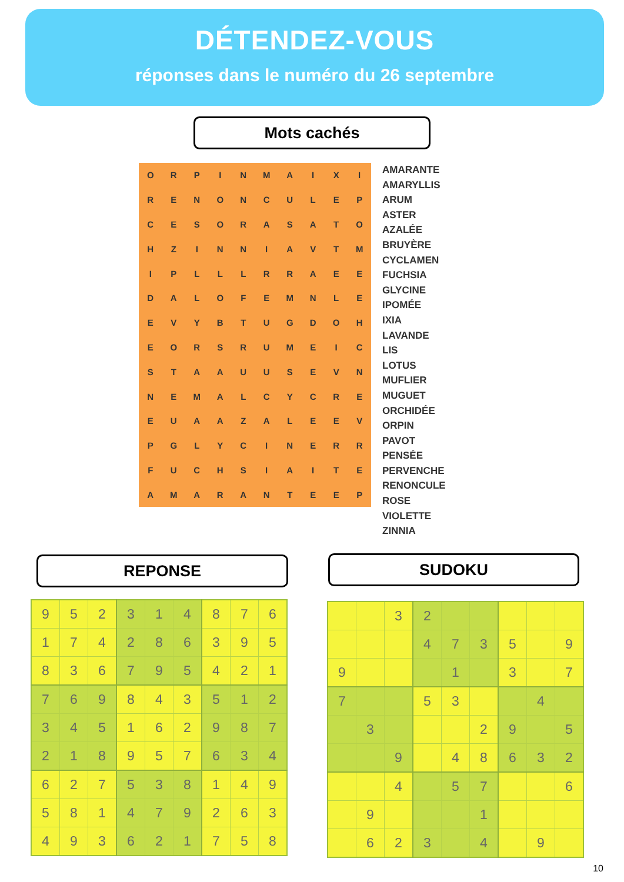DÉTENDEZ-VOUS
réponses dans le numéro du 26 septembre
Mots cachés
| O | R | P | I | N | M | A | I | X | I |
| R | E | N | O | N | C | U | L | E | P |
| C | E | S | O | R | A | S | A | T | O |
| H | Z | I | N | N | I | A | V | T | M |
| I | P | L | L | L | R | R | A | E | E |
| D | A | L | O | F | E | M | N | L | E |
| E | V | Y | B | T | U | G | D | O | H |
| E | O | R | S | R | U | M | E | I | C |
| S | T | A | A | U | U | S | E | V | N |
| N | E | M | A | L | C | Y | C | R | E |
| E | U | A | A | Z | A | L | E | E | V |
| P | G | L | Y | C | I | N | E | R | R |
| F | U | C | H | S | I | A | I | T | E |
| A | M | A | R | A | N | T | E | E | P |
AMARANTE
AMARYLLIS
ARUM
ASTER
AZALÉE
BRUYÈRE
CYCLAMEN
FUCHSIA
GLYCINE
IPOMÉE
IXIA
LAVANDE
LIS
LOTUS
MUFLIER
MUGUET
ORCHIDÉE
ORPIN
PAVOT
PENSÉE
PERVENCHE
RENONCULE
ROSE
VIOLETTE
ZINNIA
REPONSE SUDOKU
| 9 | 5 | 2 | 3 | 1 | 4 | 8 | 7 | 6 |
| 1 | 7 | 4 | 2 | 8 | 6 | 3 | 9 | 5 |
| 8 | 3 | 6 | 7 | 9 | 5 | 4 | 2 | 1 |
| 7 | 6 | 9 | 8 | 4 | 3 | 5 | 1 | 2 |
| 3 | 4 | 5 | 1 | 6 | 2 | 9 | 8 | 7 |
| 2 | 1 | 8 | 9 | 5 | 7 | 6 | 3 | 4 |
| 6 | 2 | 7 | 5 | 3 | 8 | 1 | 4 | 9 |
| 5 | 8 | 1 | 4 | 7 | 9 | 2 | 6 | 3 |
| 4 | 9 | 3 | 6 | 2 | 1 | 7 | 5 | 8 |
| | | 3 | 2 | | | | | |
| | | | 4 | 7 | 3 | 5 | | 9 |
| 9 | | | | 1 | | 3 | | 7 |
| 7 | | | 5 | 3 | | | 4 | |
| | 3 | | | | 2 | 9 | | 5 |
| | | 9 | | 4 | 8 | 6 | 3 | 2 |
| | | 4 | | 5 | 7 | | | 6 |
| | 9 | | | | 1 | | | |
| | 6 | 2 | 3 | | 4 | | 9 | |
10